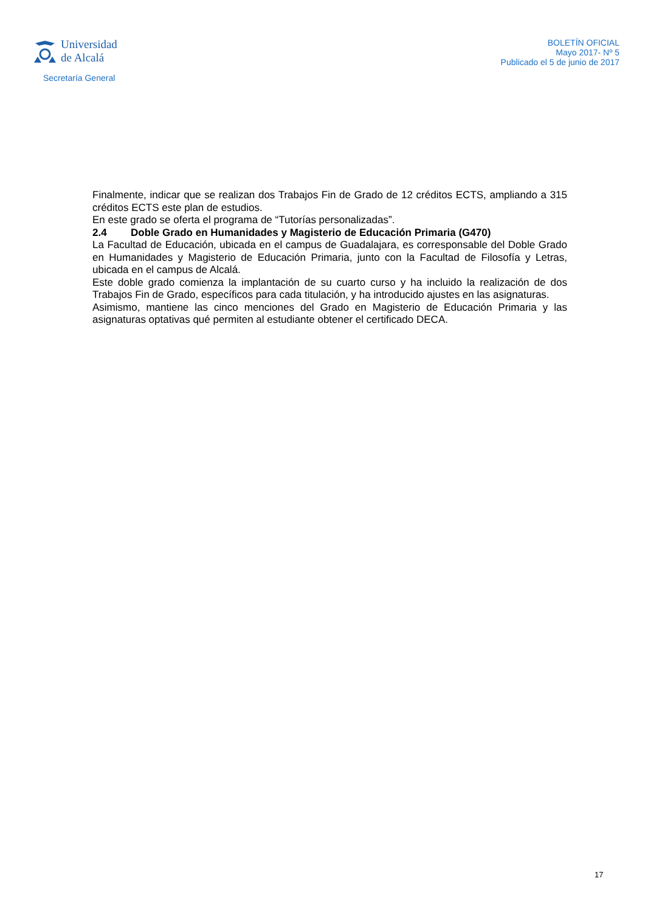Universidad
de Alcalá
Secretaría General
BOLETÍN OFICIAL
Mayo 2017- Nº 5
Publicado el 5 de junio de 2017
Finalmente, indicar que se realizan dos Trabajos Fin de Grado de 12 créditos ECTS, ampliando a 315 créditos ECTS este plan de estudios.
En este grado se oferta el programa de “Tutorías personalizadas”.
2.4 Doble Grado en Humanidades y Magisterio de Educación Primaria (G470)
La Facultad de Educación, ubicada en el campus de Guadalajara, es corresponsable del Doble Grado en Humanidades y Magisterio de Educación Primaria, junto con la Facultad de Filosofía y Letras, ubicada en el campus de Alcalá.
Este doble grado comienza la implantación de su cuarto curso y ha incluido la realización de dos Trabajos Fin de Grado, específicos para cada titulación, y ha introducido ajustes en las asignaturas.
Asimismo, mantiene las cinco menciones del Grado en Magisterio de Educación Primaria y las asignaturas optativas qué permiten al estudiante obtener el certificado DECA.
17